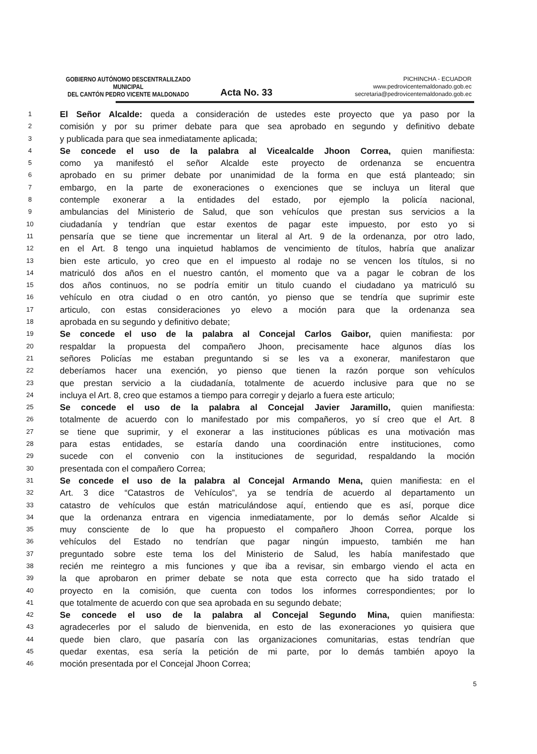GOBIERNO AUTÓNOMO DESCENTRALILZADO MUNICIPAL
DEL CANTÓN PEDRO VICENTE MALDONADO
Acta No. 33
PICHINCHA - ECUADOR
www.pedrovicentemaldonado.gob.ec
secretaria@pedrovicentemaldonado.gob.ec
1 El Señor Alcalde: queda a consideración de ustedes este proyecto que ya paso por la
2 comisión y por su primer debate para que sea aprobado en segundo y definitivo debate
3 y publicada para que sea inmediatamente aplicada;
4 Se concede el uso de la palabra al Vicealcalde Jhoon Correa, quien manifiesta:
5 como ya manifestó el señor Alcalde este proyecto de ordenanza se encuentra
6 aprobado en su primer debate por unanimidad de la forma en que está planteado; sin
7 embargo, en la parte de exoneraciones o exenciones que se incluya un literal que
8 contemple exonerar a la entidades del estado, por ejemplo la policía nacional,
9 ambulancias del Ministerio de Salud, que son vehículos que prestan sus servicios a la
10 ciudadanía y tendrían que estar exentos de pagar este impuesto, por esto yo si
11 pensaría que se tiene que incrementar un literal al Art. 9 de la ordenanza, por otro lado,
12 en el Art. 8 tengo una inquietud hablamos de vencimiento de títulos, habría que analizar
13 bien este articulo, yo creo que en el impuesto al rodaje no se vencen los títulos, si no
14 matriculó dos años en el nuestro cantón, el momento que va a pagar le cobran de los
15 dos años continuos, no se podría emitir un titulo cuando el ciudadano ya matriculó su
16 vehículo en otra ciudad o en otro cantón, yo pienso que se tendría que suprimir este
17 articulo, con estas consideraciones yo elevo a moción para que la ordenanza sea
18 aprobada en su segundo y definitivo debate;
19 Se concede el uso de la palabra al Concejal Carlos Gaibor, quien manifiesta: por
20 respaldar la propuesta del compañero Jhoon, precisamente hace algunos días los
21 señores Policías me estaban preguntando si se les va a exonerar, manifestaron que
22 deberíamos hacer una exención, yo pienso que tienen la razón porque son vehículos
23 que prestan servicio a la ciudadanía, totalmente de acuerdo inclusive para que no se
24 incluya el Art. 8, creo que estamos a tiempo para corregir y dejarlo a fuera este articulo;
25 Se concede el uso de la palabra al Concejal Javier Jaramillo, quien manifiesta:
26 totalmente de acuerdo con lo manifestado por mis compañeros, yo sí creo que el Art. 8
27 se tiene que suprimir, y el exonerar a las instituciones públicas es una motivación mas
28 para estas entidades, se estaría dando una coordinación entre instituciones, como
29 sucede con el convenio con la instituciones de seguridad, respaldando la moción
30 presentada con el compañero Correa;
31 Se concede el uso de la palabra al Concejal Armando Mena, quien manifiesta: en el
32 Art. 3 dice “Catastros de Vehículos”, ya se tendría de acuerdo al departamento un
33 catastro de vehículos que están matriculándose aquí, entiendo que es así, porque dice
34 que la ordenanza entrara en vigencia inmediatamente, por lo demás señor Alcalde si
35 muy consciente de lo que ha propuesto el compañero Jhoon Correa, porque los
36 vehículos del Estado no tendrían que pagar ningún impuesto, también me han
37 preguntado sobre este tema los del Ministerio de Salud, les había manifestado que
38 recién me reintegro a mis funciones y que iba a revisar, sin embargo viendo el acta en
39 la que aprobaron en primer debate se nota que esta correcto que ha sido tratado el
40 proyecto en la comisión, que cuenta con todos los informes correspondientes; por lo
41 que totalmente de acuerdo con que sea aprobada en su segundo debate;
42 Se concede el uso de la palabra al Concejal Segundo Mina, quien manifiesta:
43 agradecerles por el saludo de bienvenida, en esto de las exoneraciones yo quisiera que
44 quede bien claro, que pasaría con las organizaciones comunitarias, estas tendrían que
45 quedar exentas, esa sería la petición de mi parte, por lo demás también apoyo la
46 moción presentada por el Concejal Jhoon Correa;
5